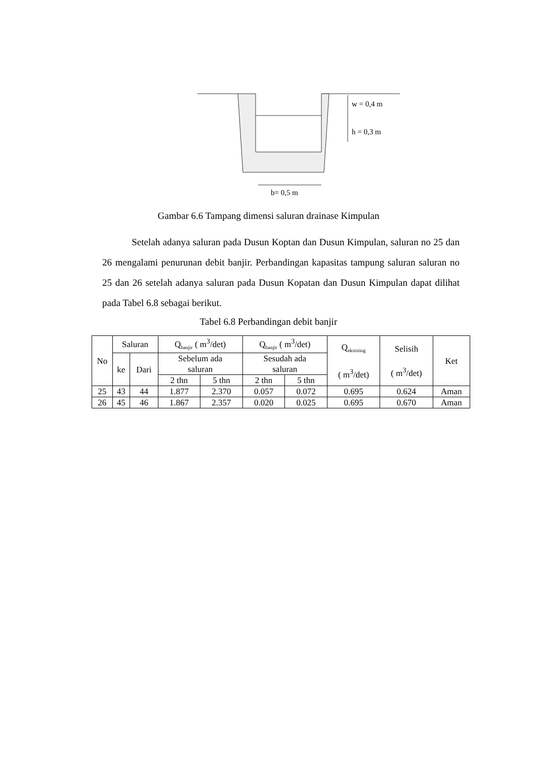w = 0,4 m
h = 0,3 m
b= 0,5 m
Gambar 6.6 Tampang dimensi saluran drainase Kimpulan
Setelah adanya saluran pada Dusun Koptan dan Dusun Kimpulan, saluran no 25 dan 26 mengalami penurunan debit banjir. Perbandingan kapasitas tampung saluran saluran no 25 dan 26 setelah adanya saluran pada Dusun Kopatan dan Dusun Kimpulan dapat dilihat pada Tabel 6.8 sebagai berikut.
Tabel 6.8 Perbandingan debit banjir
| No | Saluran | | Q<sub>banjir</sub> ( m<sup>3</sup>/det) | | Q<sub>banjir</sub> ( m<sup>3</sup>/det) | | Q<sub>eksisting</sub> ( m<sup>3</sup>/det) | Selisih ( m<sup>3</sup>/det) | Ket |
| --- | --- | --- | --- | --- | --- | --- | --- | --- | --- |
| | ke | Dari | Sebelum ada saluran | | Sesudah ada saluran | | | | |
| | | | 2 thn | 5 thn | 2 thn | 5 thn | | | |
| 25 | 43 | 44 | 1.877 | 2.370 | 0.057 | 0.072 | 0.695 | 0.624 | Aman |
| 26 | 45 | 46 | 1.867 | 2.357 | 0.020 | 0.025 | 0.695 | 0.670 | Aman |